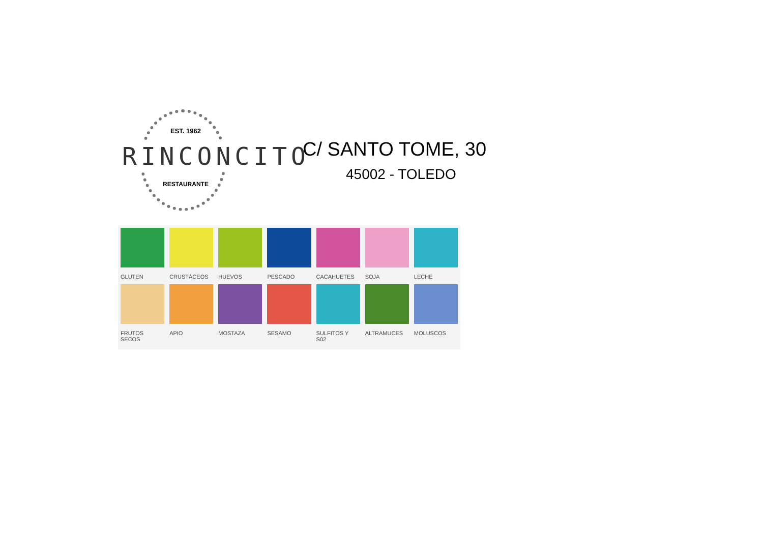EST. 1962
RINCONCITO
RESTAURANTE
C/ SANTO TOME, 30
45002 - TOLEDO
GLUTEN
CRUSTÁCEOS
HUEVOS
PESCADO
CACAHUETES
SOJA
LECHE
FRUTOS SECOS
APIO
MOSTAZA
SESAMO
SULFITOS Y S02
ALTRAMUCES
MOLUSCOS